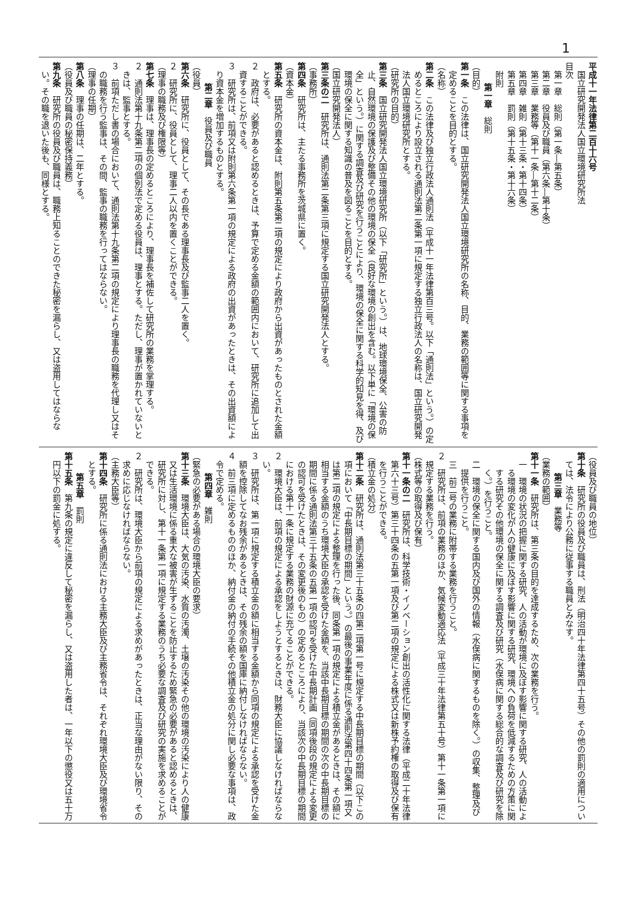1
平成十一年法律第二百十六号
国立研究開発法人国立環境研究所法
目次
第一章　総則（第一条―第五条）
第二章　役員及び職員（第六条―第十条）
第三章　業務等（第十一条―第十二条）
第四章　雑則（第十三条・第十四条）
第五章　罰則（第十五条・第十六条）
附則
第一章　総則
（目的）
第一条　この法律は、国立研究開発法人国立環境研究所の名称、目的、業務の範囲等に関する事項を定めることを目的とする。
（名称）
第二条　この法律及び独立行政法人通則法（平成十一年法律第百三号。以下「通則法」という。）の定めるところにより設立される通則法第二条第一項に規定する独立行政法人の名称は、国立研究開発法人国立環境研究所とする。
（研究所の目的）
第三条　国立研究開発法人国立環境研究所（以下「研究所」という。）は、地球環境保全、公害の防止、自然環境の保護及び整備その他の環境の保全（良好な環境の創出を含む。以下単に「環境の保全」という。）に関する調査及び研究を行うことにより、環境の保全に関する科学的知見を得、及び環境の保全に関する知識の普及を図ることを目的とする。
（国立研究開発法人）
第三条の二　研究所は、通則法第二条第三項に規定する国立研究開発法人とする。
（事務所）
第四条　研究所は、主たる事務所を茨城県に置く。
（資本金）
第五条　研究所の資本金は、附則第五条第二項の規定により政府から出資があったものとされた金額とする。
２　政府は、必要があると認めるときは、予算で定める金額の範囲内において、研究所に追加して出資することができる。
３　研究所は、前項又は附則第六条第一項の規定による政府の出資があったときは、その出資額により資本金を増加するものとする。
第二章　役員及び職員
（役員）
第六条　研究所に、役員として、その長である理事長及び監事二人を置く。
２　研究所に、役員として、理事二人以内を置くことができる。
（理事の職務及び権限等）
第七条　理事は、理事長の定めるところにより、理事長を補佐して研究所の業務を掌理する。
２　通則法第十九条第二項の個別法で定める役員は、理事とする。ただし、理事が置かれていないときは、監事とする。
３　前項ただし書の場合において、通則法第十九条第二項の規定により理事長の職務を代理し又はその職務を行う監事は、その間、監事の職務を行ってはならない。
（理事の任期）
第八条　理事の任期は、二年とする。
（役員及び職員の秘密保持義務）
第九条　研究所の役員及び職員は、職務上知ることのできた秘密を漏らし、又は盗用してはならない。その職を退いた後も、同様とする。
（役員及び職員の地位）
第十条　研究所の役員及び職員は、刑法（明治四十年法律第四十五号）その他の罰則の適用については、法令により公務に従事する職員とみなす。
第三章　業務等
（業務の範囲）
第十一条　研究所は、第三条の目的を達成するため、次の業務を行う。
一　環境の状況の把握に関する研究、人の活動が環境に及ぼす影響に関する研究、人の活動による環境の変化が人の健康に及ぼす影響に関する研究、環境への負荷を低減するための方策に関する研究その他環境の保全に関する調査及び研究（水俣病に関する総合的な調査及び研究を除く。）を行うこと。
二　環境の保全に関する国内及び国外の情報（水俣病に関するものを除く。）の収集、整理及び提供を行うこと。
三　前二号の業務に附帯する業務を行うこと。
２　研究所は、前項の業務のほか、気候変動適応法（平成三十年法律第五十号）第十一条第一項に規定する業務を行う。
（株式等の取得及び保有）
第十一条の二　研究所は、科学技術・イノベーション創出の活性化に関する法律（平成二十年法律第六十三号）第三十四条の五第一項及び第二項の規定による株式又は新株予約権の取得及び保有を行うことができる。
（積立金の処分）
第十二条　研究所は、通則法第三十五条の四第二項第一号に規定する中長期目標の期間（以下この項において「中長期目標の期間」という。）の最後の事業年度に係る通則法第四十四条第一項又は第二項の規定による整理を行った後、同条第一項の規定による積立金があるときは、その額に相当する金額のうち環境大臣の承認を受けた金額を、当該中長期目標の期間の次の中長期目標の期間に係る通則法第三十五条の五第一項の認可を受けた中長期計画（同項後段の規定による変更の認可を受けたときは、その変更後のもの）の定めるところにより、当該次の中長期目標の期間における第十一条に規定する業務の財源に充てることができる。
２　環境大臣は、前項の規定による承認をしようとするときは、財務大臣に協議しなければならない。
３　研究所は、第一項に規定する積立金の額に相当する金額から同項の規定による承認を受けた金額を控除してなお残余があるときは、その残余の額を国庫に納付しなければならない。
４　前三項に定めるもののほか、納付金の納付の手続その他積立金の処分に関し必要な事項は、政令で定める。
第四章　雑則
（緊急の必要がある場合の環境大臣の要求）
第十三条　環境大臣は、大気の汚染、水質の汚濁、土壌の汚染その他の環境の汚染により人の健康又は生活環境に係る重大な被害が生ずることを防止するため緊急の必要があると認めるときは、研究所に対し、第十一条第一項に規定する業務のうち必要な調査及び研究の実施を求めることができる。
２　研究所は、環境大臣から前項の規定による求めがあったときは、正当な理由がない限り、その求めに応じなければならない。
（主務大臣等）
第十四条　研究所に係る通則法における主務大臣及び主務省令は、それぞれ環境大臣及び環境省令とする。
第五章　罰則
第十五条　第九条の規定に違反して秘密を漏らし、又は盗用した者は、一年以下の懲役又は五十万円以下の罰金に処する。